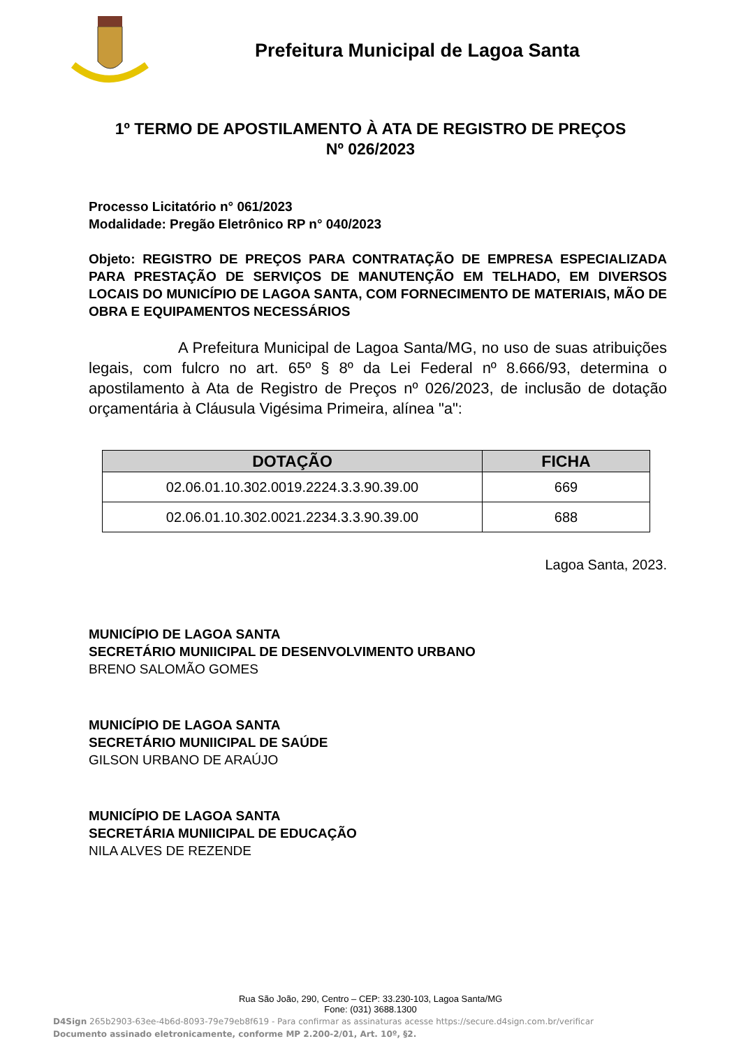Prefeitura Municipal de Lagoa Santa
1º TERMO DE APOSTILAMENTO À ATA DE REGISTRO DE PREÇOS
Nº 026/2023
Processo Licitatório n° 061/2023
Modalidade: Pregão Eletrônico RP n° 040/2023
Objeto: REGISTRO DE PREÇOS PARA CONTRATAÇÃO DE EMPRESA ESPECIALIZADA PARA PRESTAÇÃO DE SERVIÇOS DE MANUTENÇÃO EM TELHADO, EM DIVERSOS LOCAIS DO MUNICÍPIO DE LAGOA SANTA, COM FORNECIMENTO DE MATERIAIS, MÃO DE OBRA E EQUIPAMENTOS NECESSÁRIOS
A Prefeitura Municipal de Lagoa Santa/MG, no uso de suas atribuições legais, com fulcro no art. 65º § 8º da Lei Federal nº 8.666/93, determina o apostilamento à Ata de Registro de Preços nº 026/2023, de inclusão de dotação orçamentária à Cláusula Vigésima Primeira, alínea "a":
| DOTAÇÃO | FICHA |
| --- | --- |
| 02.06.01.10.302.0019.2224.3.3.90.39.00 | 669 |
| 02.06.01.10.302.0021.2234.3.3.90.39.00 | 688 |
Lagoa Santa, 2023.
MUNICÍPIO DE LAGOA SANTA
SECRETÁRIO MUNIICIPAL DE DESENVOLVIMENTO URBANO
BRENO SALOMÃO GOMES
MUNICÍPIO DE LAGOA SANTA
SECRETÁRIO MUNIICIPAL DE SAÚDE
GILSON URBANO DE ARAÚJO
MUNICÍPIO DE LAGOA SANTA
SECRETÁRIA MUNIICIPAL DE EDUCAÇÃO
NILA ALVES DE REZENDE
Rua São João, 290, Centro – CEP: 33.230-103, Lagoa Santa/MG
Fone: (031) 3688.1300
D4Sign 265b2903-63ee-4b6d-8093-79e79eb8f619 - Para confirmar as assinaturas acesse https://secure.d4sign.com.br/verificar
Documento assinado eletronicamente, conforme MP 2.200-2/01, Art. 10º, §2.